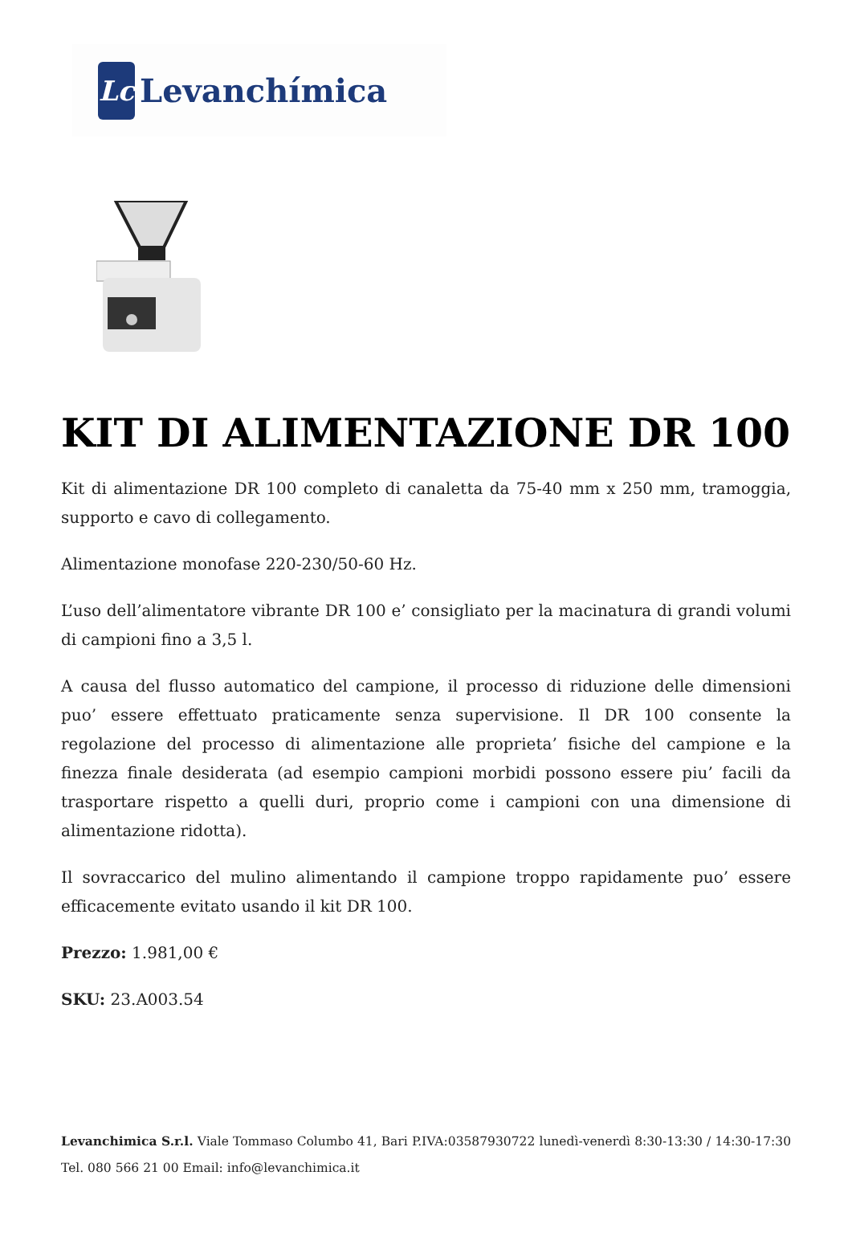Lc
Levanchímica
KIT DI ALIMENTAZIONE DR 100
Kit di alimentazione DR 100 completo di canaletta da 75-40 mm x 250 mm, tramoggia, supporto e cavo di collegamento.
Alimentazione monofase 220-230/50-60 Hz.
L’uso dell’alimentatore vibrante DR 100 e’ consigliato per la macinatura di grandi volumi di campioni fino a 3,5 l.
A causa del flusso automatico del campione, il processo di riduzione delle dimensioni puo’ essere effettuato praticamente senza supervisione. Il DR 100 consente la regolazione del processo di alimentazione alle proprieta’ fisiche del campione e la finezza finale desiderata (ad esempio campioni morbidi possono essere piu’ facili da trasportare rispetto a quelli duri, proprio come i campioni con una dimensione di alimentazione ridotta).
Il sovraccarico del mulino alimentando il campione troppo rapidamente puo’ essere efficacemente evitato usando il kit DR 100.
Prezzo: 1.981,00 €
SKU: 23.A003.54
Levanchimica S.r.l. Viale Tommaso Columbo 41, Bari P.IVA:03587930722 lunedì-venerdì 8:30-13:30 / 14:30-17:30 Tel. 080 566 21 00 Email: info@levanchimica.it